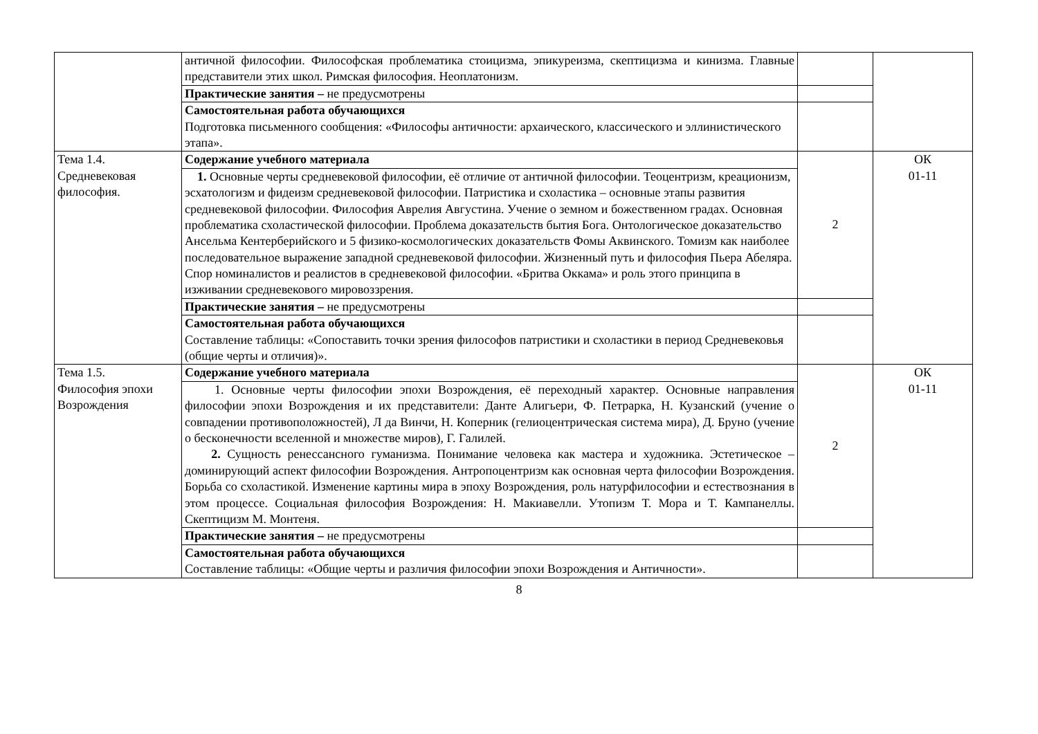| | античной философии. Философская проблематика стоицизма, эпикуреизма, скептицизма и кинизма. Главные представители этих школ. Римская философия. Неоплатонизм. | | |
| | Практические занятия – не предусмотрены | | |
| | Самостоятельная работа обучающихся Подготовка письменного сообщения: «Философы античности: архаического, классического и эллинистического этапа». | | |
| Тема 1.4. Средневековая философия. | Содержание учебного материала | 2 | ОК 01-11 |
| | 1. Основные черты средневековой философии, её отличие от античной философии. Теоцентризм, креационизм, эсхатологизм и фидеизм средневековой философии. Патристика и схоластика – основные этапы развития средневековой философии. Философия Аврелия Августина. Учение о земном и божественном градах. Основная проблематика схоластической философии. Проблема доказательств бытия Бога. Онтологическое доказательство Ансельма Кентерберийского и 5 физико-космологических доказательств Фомы Аквинского. Томизм как наиболее последовательное выражение западной средневековой философии. Жизненный путь и философия Пьера Абеляра. Спор номиналистов и реалистов в средневековой философии. «Бритва Оккама» и роль этого принципа в изживании средневекового мировоззрения. | | |
| | Практические занятия – не предусмотрены | | |
| | Самостоятельная работа обучающихся Составление таблицы: «Сопоставить точки зрения философов патристики и схоластики в период Средневековья (общие черты и отличия)». | | |
| Тема 1.5. Философия эпохи Возрождения | Содержание учебного материала | 2 | ОК 01-11 |
| | 1. Основные черты философии эпохи Возрождения, её переходный характер. Основные направления философии эпохи Возрождения и их представители: Данте Алигьери, Ф. Петрарка, Н. Кузанский (учение о совпадении противоположностей), Л да Винчи, Н. Коперник (гелиоцентрическая система мира), Д. Бруно (учение о бесконечности вселенной и множестве миров), Г. Галилей. 2. Сущность ренессансного гуманизма. Понимание человека как мастера и художника. Эстетическое – доминирующий аспект философии Возрождения. Антропоцентризм как основная черта философии Возрождения. Борьба со схоластикой. Изменение картины мира в эпоху Возрождения, роль натурфилософии и естествознания в этом процессе. Социальная философия Возрождения: Н. Макиавелли. Утопизм Т. Мора и Т. Кампанеллы. Скептицизм М. Монтеня. | | |
| | Практические занятия – не предусмотрены | | |
| | Самостоятельная работа обучающихся Составление таблицы: «Общие черты и различия философии эпохи Возрождения и Античности». | | |
8